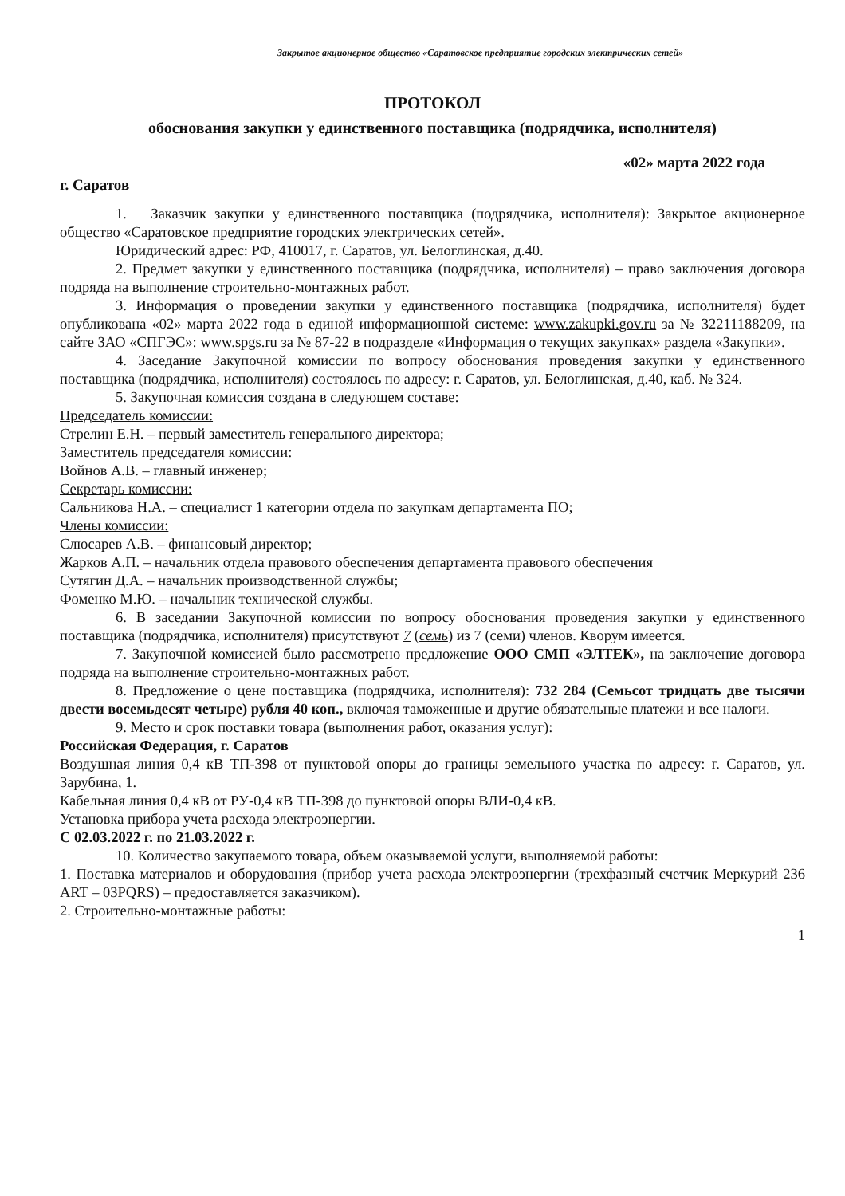Закрытое акционерное общество «Саратовское предприятие городских электрических сетей»
ПРОТОКОЛ
обоснования закупки у единственного поставщика (подрядчика, исполнителя)
«02» марта 2022 года
г. Саратов
1. Заказчик закупки у единственного поставщика (подрядчика, исполнителя): Закрытое акционерное общество «Саратовское предприятие городских электрических сетей».
Юридический адрес: РФ, 410017, г. Саратов, ул. Белоглинская, д.40.
2. Предмет закупки у единственного поставщика (подрядчика, исполнителя) – право заключения договора подряда на выполнение строительно-монтажных работ.
3. Информация о проведении закупки у единственного поставщика (подрядчика, исполнителя) будет опубликована «02» марта 2022 года в единой информационной системе: www.zakupki.gov.ru за № 32211188209, на сайте ЗАО «СПГЭС»: www.spgs.ru за № 87-22 в подразделе «Информация о текущих закупках» раздела «Закупки».
4. Заседание Закупочной комиссии по вопросу обоснования проведения закупки у единственного поставщика (подрядчика, исполнителя) состоялось по адресу: г. Саратов, ул. Белоглинская, д.40, каб. № 324.
5. Закупочная комиссия создана в следующем составе:
Председатель комиссии:
Стрелин Е.Н. – первый заместитель генерального директора;
Заместитель председателя комиссии:
Войнов А.В. – главный инженер;
Секретарь комиссии:
Сальникова Н.А. – специалист 1 категории отдела по закупкам департамента ПО;
Члены комиссии:
Слюсарев А.В. – финансовый директор;
Жарков А.П. – начальник отдела правового обеспечения департамента правового обеспечения
Сутягин Д.А. – начальник производственной службы;
Фоменко М.Ю. – начальник технической службы.
6. В заседании Закупочной комиссии по вопросу обоснования проведения закупки у единственного поставщика (подрядчика, исполнителя) присутствуют 7 (семь) из 7 (семи) членов. Кворум имеется.
7. Закупочной комиссией было рассмотрено предложение ООО СМП «ЭЛТЕК», на заключение договора подряда на выполнение строительно-монтажных работ.
8. Предложение о цене поставщика (подрядчика, исполнителя): 732 284 (Семьсот тридцать две тысячи двести восемьдесят четыре) рубля 40 коп., включая таможенные и другие обязательные платежи и все налоги.
9. Место и срок поставки товара (выполнения работ, оказания услуг):
Российская Федерация, г. Саратов
Воздушная линия 0,4 кВ ТП-398 от пунктовой опоры до границы земельного участка по адресу: г. Саратов, ул. Зарубина, 1.
Кабельная линия 0,4 кВ от РУ-0,4 кВ ТП-398 до пунктовой опоры ВЛИ-0,4 кВ.
Установка прибора учета расхода электроэнергии.
С 02.03.2022 г. по 21.03.2022 г.
10. Количество закупаемого товара, объем оказываемой услуги, выполняемой работы:
1. Поставка материалов и оборудования (прибор учета расхода электроэнергии (трехфазный счетчик Меркурий 236 ART – 03PQRS) – предоставляется заказчиком).
2. Строительно-монтажные работы:
1